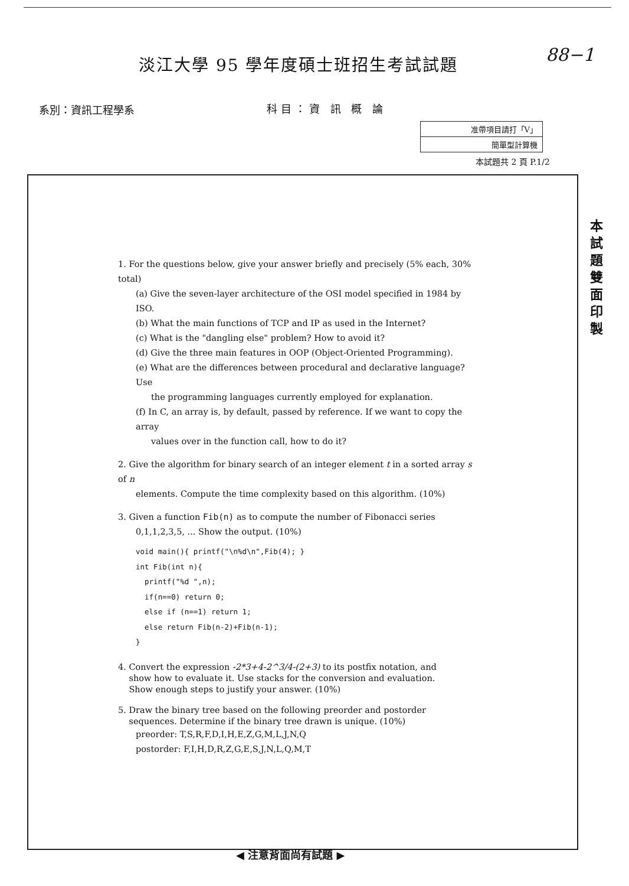淡江大學 95 學年度碩士班招生考試試題
88−1
系別：資訊工程學系 科目：資 訊 概 論
| 准帶項目請打「V」 |
| 簡單型計算機 |
本試題共 2 頁 P.1/2
本試題雙面印製
1. For the questions below, give your answer briefly and precisely (5% each, 30% total)
(a) Give the seven-layer architecture of the OSI model specified in 1984 by ISO.
(b) What the main functions of TCP and IP as used in the Internet?
(c) What is the "dangling else" problem? How to avoid it?
(d) Give the three main features in OOP (Object-Oriented Programming).
(e) What are the differences between procedural and declarative language? Use
the programming languages currently employed for explanation.
(f) In C, an array is, by default, passed by reference. If we want to copy the array
values over in the function call, how to do it?
2. Give the algorithm for binary search of an integer element t in a sorted array s of n
elements. Compute the time complexity based on this algorithm. (10%)
3. Given a function Fib(n) as to compute the number of Fibonacci series
0,1,1,2,3,5, ... Show the output. (10%)
void main(){ printf("\n%d\n",Fib(4); }
int Fib(int n){
  printf("%d ",n);
  if(n==0) return 0;
  else if (n==1) return 1;
  else return Fib(n-2)+Fib(n-1);
}
4. Convert the expression -2*3+4-2^3/4-(2+3) to its postfix notation, and
show how to evaluate it. Use stacks for the conversion and evaluation.
Show enough steps to justify your answer. (10%)
5. Draw the binary tree based on the following preorder and postorder
sequences. Determine if the binary tree drawn is unique. (10%)
preorder: T,S,R,F,D,I,H,E,Z,G,M,L,J,N,Q
postorder: F,I,H,D,R,Z,G,E,S,J,N,L,Q,M,T
◀ 注意背面尚有試題 ▶